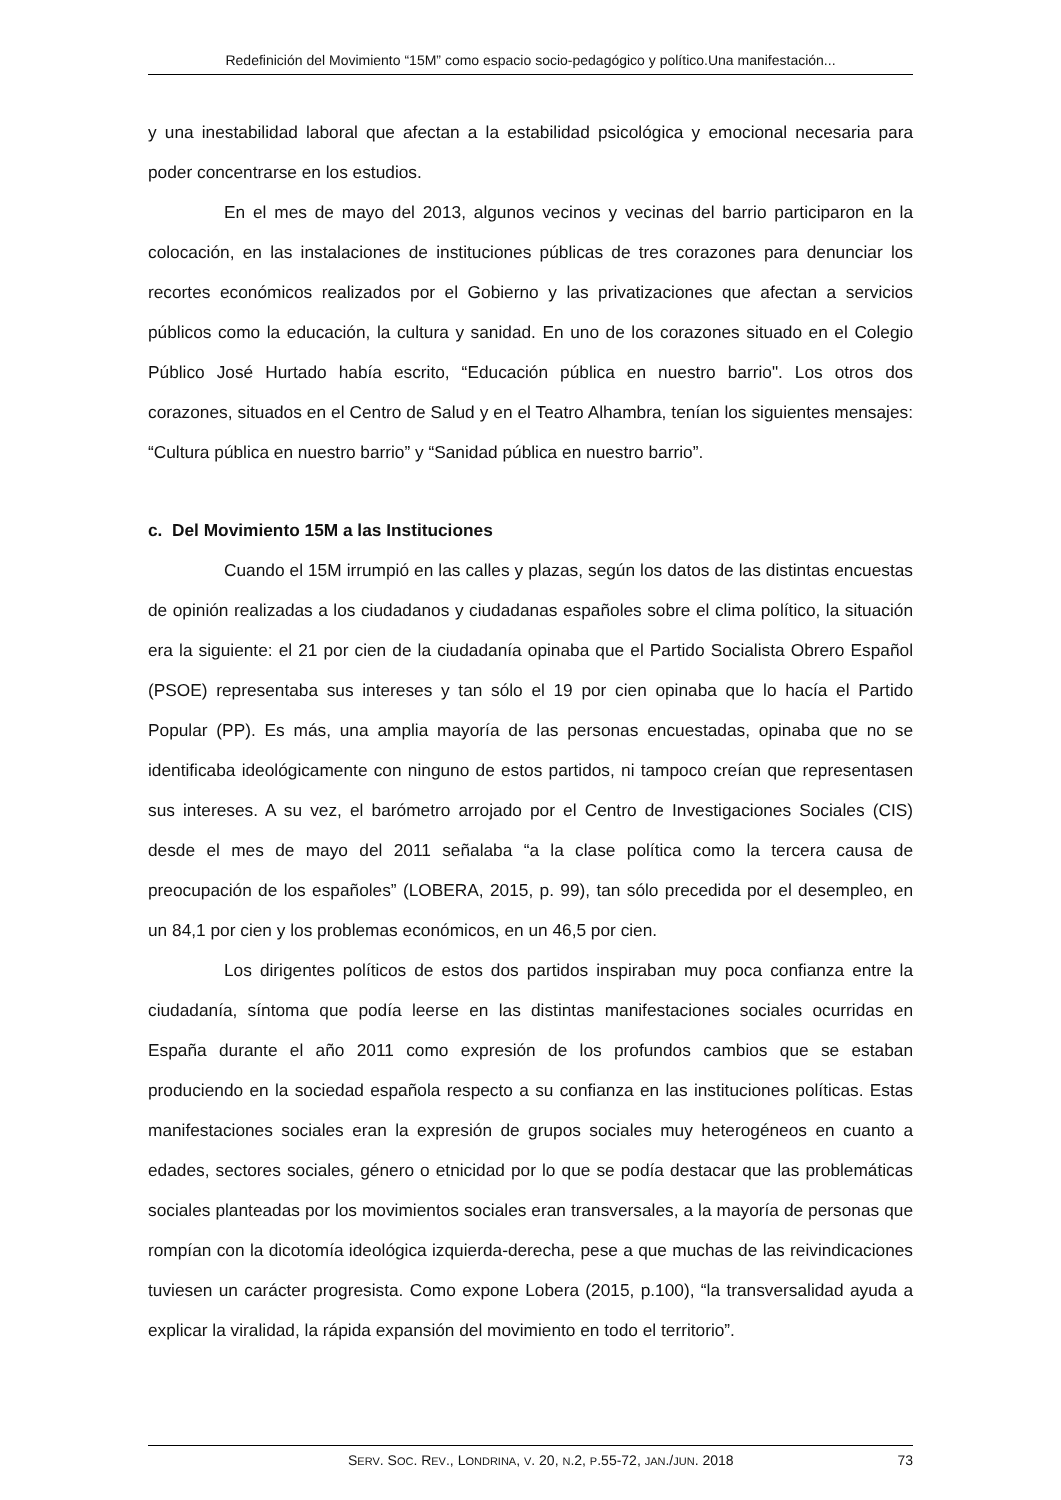Redefinición del Movimiento “15M” como espacio socio-pedagógico y político.Una manifestación...
y una inestabilidad laboral que afectan a la estabilidad psicológica y emocional necesaria para poder concentrarse en los estudios.
En el mes de mayo del 2013, algunos vecinos y vecinas del barrio participaron en la colocación, en las instalaciones de instituciones públicas de tres corazones para denunciar los recortes económicos realizados por el Gobierno y las privatizaciones que afectan a servicios públicos como la educación, la cultura y sanidad. En uno de los corazones situado en el Colegio Público José Hurtado había escrito, “Educación pública en nuestro barrio". Los otros dos corazones, situados en el Centro de Salud y en el Teatro Alhambra, tenían los siguientes mensajes: “Cultura pública en nuestro barrio” y “Sanidad pública en nuestro barrio”.
c. Del Movimiento 15M a las Instituciones
Cuando el 15M irrumpió en las calles y plazas, según los datos de las distintas encuestas de opinión realizadas a los ciudadanos y ciudadanas españoles sobre el clima político, la situación era la siguiente: el 21 por cien de la ciudadanía opinaba que el Partido Socialista Obrero Español (PSOE) representaba sus intereses y tan sólo el 19 por cien opinaba que lo hacía el Partido Popular (PP). Es más, una amplia mayoría de las personas encuestadas, opinaba que no se identificaba ideológicamente con ninguno de estos partidos, ni tampoco creían que representasen sus intereses. A su vez, el barómetro arrojado por el Centro de Investigaciones Sociales (CIS) desde el mes de mayo del 2011 señalaba “a la clase política como la tercera causa de preocupación de los españoles” (LOBERA, 2015, p. 99), tan sólo precedida por el desempleo, en un 84,1 por cien y los problemas económicos, en un 46,5 por cien.
Los dirigentes políticos de estos dos partidos inspiraban muy poca confianza entre la ciudadanía, síntoma que podía leerse en las distintas manifestaciones sociales ocurridas en España durante el año 2011 como expresión de los profundos cambios que se estaban produciendo en la sociedad española respecto a su confianza en las instituciones políticas. Estas manifestaciones sociales eran la expresión de grupos sociales muy heterogéneos en cuanto a edades, sectores sociales, género o etnicidad por lo que se podía destacar que las problemáticas sociales planteadas por los movimientos sociales eran transversales, a la mayoría de personas que rompían con la dicotomía ideológica izquierda-derecha, pese a que muchas de las reivindicaciones tuviesen un carácter progresista. Como expone Lobera (2015, p.100), “la transversalidad ayuda a explicar la viralidad, la rápida expansión del movimiento en todo el territorio”.
SERV. SOC. REV., LONDRINA, V. 20, N.2, P.55-72, JAN./JUN. 2018 73